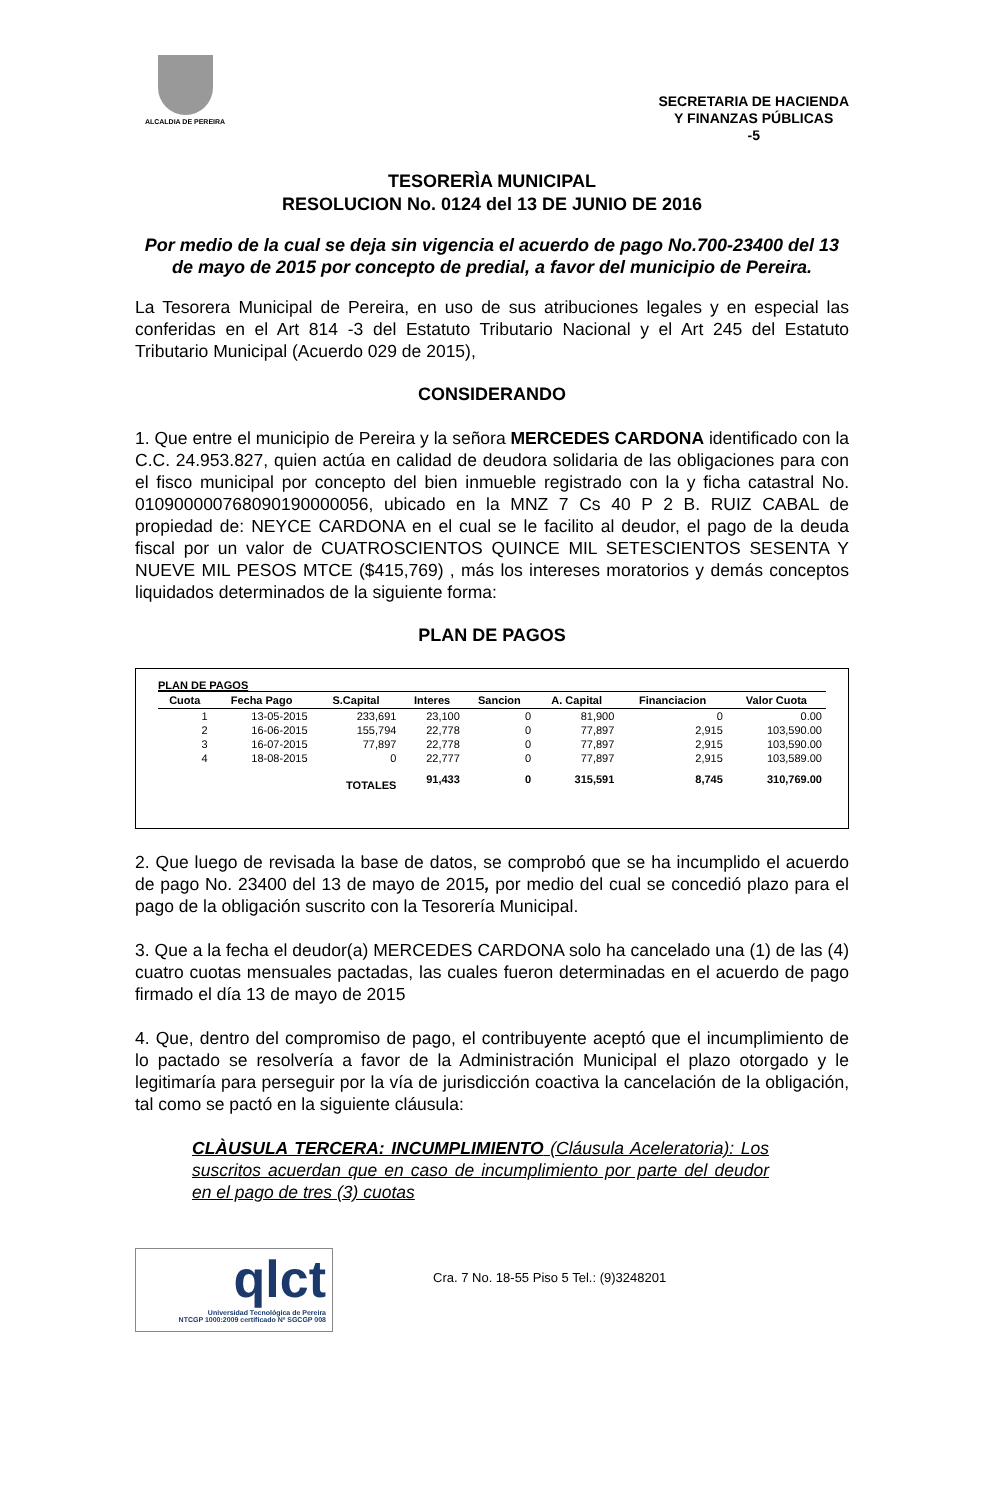ALCALDIA DE PEREIRA
SECRETARIA DE HACIENDA
Y FINANZAS PÚBLICAS
-5
TESORERÌA MUNICIPAL
RESOLUCION No. 0124 del 13 DE JUNIO DE 2016
Por medio de la cual se deja sin vigencia el acuerdo de pago No.700-23400 del 13 de mayo de 2015 por concepto de predial, a favor del municipio de Pereira.
La Tesorera Municipal de Pereira, en uso de sus atribuciones legales y en especial las conferidas en el Art 814 -3 del Estatuto Tributario Nacional y el Art 245 del Estatuto Tributario Municipal (Acuerdo 029 de 2015),
CONSIDERANDO
1. Que entre el municipio de Pereira y la señora MERCEDES CARDONA identificado con la C.C. 24.953.827, quien actúa en calidad de deudora solidaria de las obligaciones para con el fisco municipal por concepto del bien inmueble registrado con la y ficha catastral No. 010900000768090190000056, ubicado en la MNZ 7 Cs 40 P 2 B. RUIZ CABAL de propiedad de: NEYCE CARDONA en el cual se le facilito al deudor, el pago de la deuda fiscal por un valor de CUATROSCIENTOS QUINCE MIL SETESCIENTOS SESENTA Y NUEVE MIL PESOS MTCE ($415,769) , más los intereses moratorios y demás conceptos liquidados determinados de la siguiente forma:
PLAN DE PAGOS
PLAN DE PAGOS
| Cuota | Fecha Pago | S.Capital | Interes | Sancion | A. Capital | Financiacion | Valor Cuota |
| --- | --- | --- | --- | --- | --- | --- | --- |
| 1 | 13-05-2015 | 233,691 | 23,100 | 0 | 81,900 | 0 | 0.00 |
| 2 | 16-06-2015 | 155,794 | 22,778 | 0 | 77,897 | 2,915 | 103,590.00 |
| 3 | 16-07-2015 | 77,897 | 22,778 | 0 | 77,897 | 2,915 | 103,590.00 |
| 4 | 18-08-2015 | 0 | 22,777 | 0 | 77,897 | 2,915 | 103,589.00 |
| | | TOTALES | 91,433 | 0 | 315,591 | 8,745 | 310,769.00 |
2. Que luego de revisada la base de datos, se comprobó que se ha incumplido el acuerdo de pago No. 23400 del 13 de mayo de 2015, por medio del cual se concedió plazo para el pago de la obligación suscrito con la Tesorería Municipal.
3. Que a la fecha el deudor(a) MERCEDES CARDONA solo ha cancelado una (1) de las (4) cuatro cuotas mensuales pactadas, las cuales fueron determinadas en el acuerdo de pago firmado el día 13 de mayo de 2015
4. Que, dentro del compromiso de pago, el contribuyente aceptó que el incumplimiento de lo pactado se resolvería a favor de la Administración Municipal el plazo otorgado y le legitimaría para perseguir por la vía de jurisdicción coactiva la cancelación de la obligación, tal como se pactó en la siguiente cláusula:
CLÀUSULA TERCERA: INCUMPLIMIENTO (Cláusula Aceleratoria): Los suscritos acuerdan que en caso de incumplimiento por parte del deudor en el pago de tres (3) cuotas
qlct
Universidad Tecnológica de Pereira
NTCGP 1000:2009 certificado Nº SGCGP 008
Cra. 7 No. 18-55 Piso 5 Tel.: (9)3248201